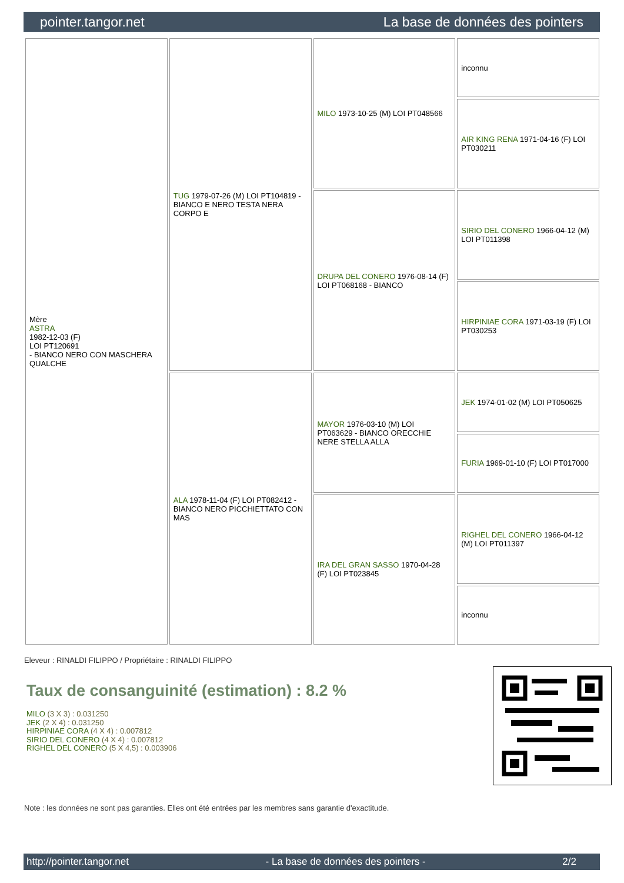pointer.tangor.net La base de données des pointers
| Mère ASTRA 1982-12-03 (F) LOI PT120691 - BIANCO NERO CON MASCHERA QUALCHE | TUG 1979-07-26 (M) LOI PT104819 - BIANCO E NERO TESTA NERA CORPO E | MILO 1973-10-25 (M) LOI PT048566 | inconnu |
| | | | AIR KING RENA 1971-04-16 (F) LOI PT030211 |
| | | DRUPA DEL CONERO 1976-08-14 (F) LOI PT068168 - BIANCO | SIRIO DEL CONERO 1966-04-12 (M) LOI PT011398 |
| | | | HIRPINIAE CORA 1971-03-19 (F) LOI PT030253 |
| | ALA 1978-11-04 (F) LOI PT082412 - BIANCO NERO PICCHIETTATO CON MAS | MAYOR 1976-03-10 (M) LOI PT063629 - BIANCO ORECCHIE NERE STELLA ALLA | JEK 1974-01-02 (M) LOI PT050625 |
| | | | FURIA 1969-01-10 (F) LOI PT017000 |
| | | IRA DEL GRAN SASSO 1970-04-28 (F) LOI PT023845 | RIGHEL DEL CONERO 1966-04-12 (M) LOI PT011397 |
| | | | inconnu |
Eleveur : RINALDI FILIPPO / Propriétaire : RINALDI FILIPPO
Taux de consanguinité (estimation) : 8.2 %
MILO (3 X 3) : 0.031250
JEK (2 X 4) : 0.031250
HIRPINIAE CORA (4 X 4) : 0.007812
SIRIO DEL CONERO (4 X 4) : 0.007812
RIGHEL DEL CONERO (5 X 4,5) : 0.003906
Note : les données ne sont pas garanties. Elles ont été entrées par les membres sans garantie d'exactitude.
http://pointer.tangor.net - La base de données des pointers - 2/2